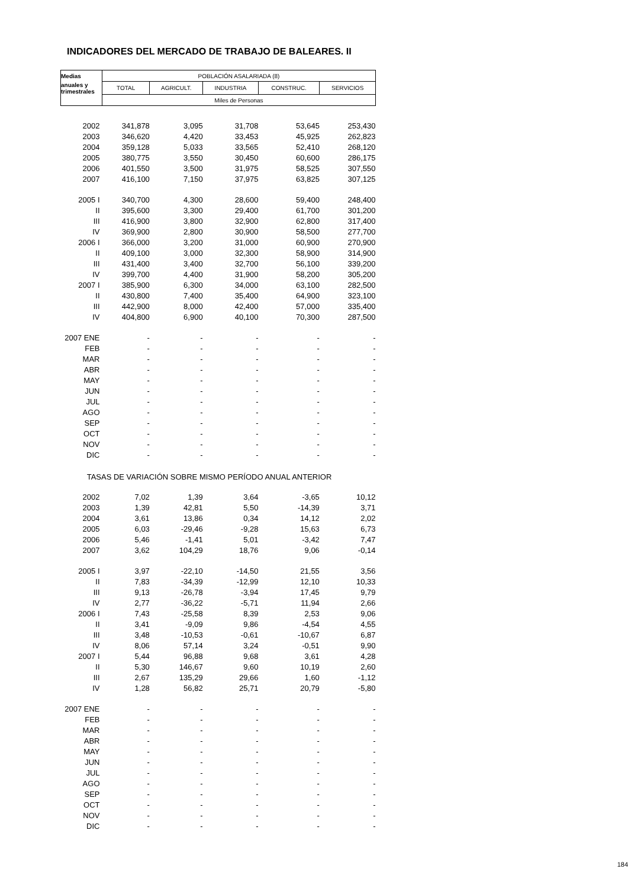INDICADORES DEL MERCADO DE TRABAJO DE BALEARES. II
| Medias | POBLACIÓN ASALARIADA (8) | | | | |
| --- | --- | --- | --- | --- | --- |
| anuales y trimestrales | TOTAL | AGRICULT. | INDUSTRIA | CONSTRUC. | SERVICIOS |
| | Miles de Personas | | | | |
| 2002 | 341,878 | 3,095 | 31,708 | 53,645 | 253,430 |
| 2003 | 346,620 | 4,420 | 33,453 | 45,925 | 262,823 |
| 2004 | 359,128 | 5,033 | 33,565 | 52,410 | 268,120 |
| 2005 | 380,775 | 3,550 | 30,450 | 60,600 | 286,175 |
| 2006 | 401,550 | 3,500 | 31,975 | 58,525 | 307,550 |
| 2007 | 416,100 | 7,150 | 37,975 | 63,825 | 307,125 |
| 2005 I | 340,700 | 4,300 | 28,600 | 59,400 | 248,400 |
| II | 395,600 | 3,300 | 29,400 | 61,700 | 301,200 |
| III | 416,900 | 3,800 | 32,900 | 62,800 | 317,400 |
| IV | 369,900 | 2,800 | 30,900 | 58,500 | 277,700 |
| 2006 I | 366,000 | 3,200 | 31,000 | 60,900 | 270,900 |
| II | 409,100 | 3,000 | 32,300 | 58,900 | 314,900 |
| III | 431,400 | 3,400 | 32,700 | 56,100 | 339,200 |
| IV | 399,700 | 4,400 | 31,900 | 58,200 | 305,200 |
| 2007 I | 385,900 | 6,300 | 34,000 | 63,100 | 282,500 |
| II | 430,800 | 7,400 | 35,400 | 64,900 | 323,100 |
| III | 442,900 | 8,000 | 42,400 | 57,000 | 335,400 |
| IV | 404,800 | 6,900 | 40,100 | 70,300 | 287,500 |
| 2007 ENE | - | - | - | - | - |
| FEB | - | - | - | - | - |
| MAR | - | - | - | - | - |
| ABR | - | - | - | - | - |
| MAY | - | - | - | - | - |
| JUN | - | - | - | - | - |
| JUL | - | - | - | - | - |
| AGO | - | - | - | - | - |
| SEP | - | - | - | - | - |
| OCT | - | - | - | - | - |
| NOV | - | - | - | - | - |
| DIC | - | - | - | - | - |
| TASAS DE VARIACIÓN SOBRE MISMO PERÍODO ANUAL ANTERIOR | | | | | |
| 2002 | 7,02 | 1,39 | 3,64 | -3,65 | 10,12 |
| 2003 | 1,39 | 42,81 | 5,50 | -14,39 | 3,71 |
| 2004 | 3,61 | 13,86 | 0,34 | 14,12 | 2,02 |
| 2005 | 6,03 | -29,46 | -9,28 | 15,63 | 6,73 |
| 2006 | 5,46 | -1,41 | 5,01 | -3,42 | 7,47 |
| 2007 | 3,62 | 104,29 | 18,76 | 9,06 | -0,14 |
| 2005 I | 3,97 | -22,10 | -14,50 | 21,55 | 3,56 |
| II | 7,83 | -34,39 | -12,99 | 12,10 | 10,33 |
| III | 9,13 | -26,78 | -3,94 | 17,45 | 9,79 |
| IV | 2,77 | -36,22 | -5,71 | 11,94 | 2,66 |
| 2006 I | 7,43 | -25,58 | 8,39 | 2,53 | 9,06 |
| II | 3,41 | -9,09 | 9,86 | -4,54 | 4,55 |
| III | 3,48 | -10,53 | -0,61 | -10,67 | 6,87 |
| IV | 8,06 | 57,14 | 3,24 | -0,51 | 9,90 |
| 2007 I | 5,44 | 96,88 | 9,68 | 3,61 | 4,28 |
| II | 5,30 | 146,67 | 9,60 | 10,19 | 2,60 |
| III | 2,67 | 135,29 | 29,66 | 1,60 | -1,12 |
| IV | 1,28 | 56,82 | 25,71 | 20,79 | -5,80 |
| 2007 ENE | - | - | - | - | - |
| FEB | - | - | - | - | - |
| MAR | - | - | - | - | - |
| ABR | - | - | - | - | - |
| MAY | - | - | - | - | - |
| JUN | - | - | - | - | - |
| JUL | - | - | - | - | - |
| AGO | - | - | - | - | - |
| SEP | - | - | - | - | - |
| OCT | - | - | - | - | - |
| NOV | - | - | - | - | - |
| DIC | - | - | - | - | - |
184